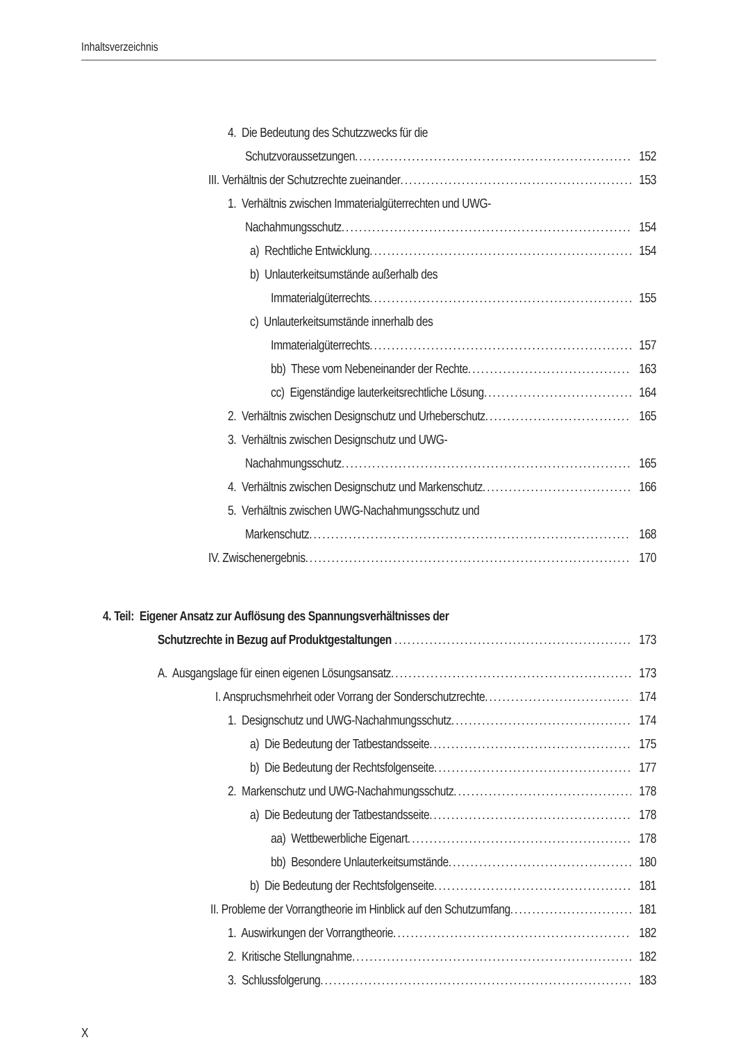Inhaltsverzeichnis
4. Die Bedeutung des Schutzzwecks für die
Schutzvoraussetzungen 152
III. Verhältnis der Schutzrechte zueinander 153
1. Verhältnis zwischen Immaterialgüterrechten und UWG-
Nachahmungsschutz 154
a) Rechtliche Entwicklung 154
b) Unlauterkeitsumstände außerhalb des
Immaterialgüterrechts 155
c) Unlauterkeitsumstände innerhalb des
Immaterialgüterrechts 157
bb) These vom Nebeneinander der Rechte 163
cc) Eigenständige lauterkeitsrechtliche Lösung 164
2. Verhältnis zwischen Designschutz und Urheberschutz 165
3. Verhältnis zwischen Designschutz und UWG-
Nachahmungsschutz 165
4. Verhältnis zwischen Designschutz und Markenschutz 166
5. Verhältnis zwischen UWG-Nachahmungsschutz und
Markenschutz 168
IV. Zwischenergebnis 170
4. Teil: Eigener Ansatz zur Auflösung des Spannungsverhältnisses der
Schutzrechte in Bezug auf Produktgestaltungen 173
A. Ausgangslage für einen eigenen Lösungsansatz 173
I. Anspruchsmehrheit oder Vorrang der Sonderschutzrechte 174
1. Designschutz und UWG-Nachahmungsschutz 174
a) Die Bedeutung der Tatbestandsseite 175
b) Die Bedeutung der Rechtsfolgenseite 177
2. Markenschutz und UWG-Nachahmungsschutz 178
a) Die Bedeutung der Tatbestandsseite 178
aa) Wettbewerbliche Eigenart 178
bb) Besondere Unlauterkeitsumstände 180
b) Die Bedeutung der Rechtsfolgenseite 181
II. Probleme der Vorrangtheorie im Hinblick auf den Schutzumfang 181
1. Auswirkungen der Vorrangtheorie 182
2. Kritische Stellungnahme 182
3. Schlussfolgerung 183
X